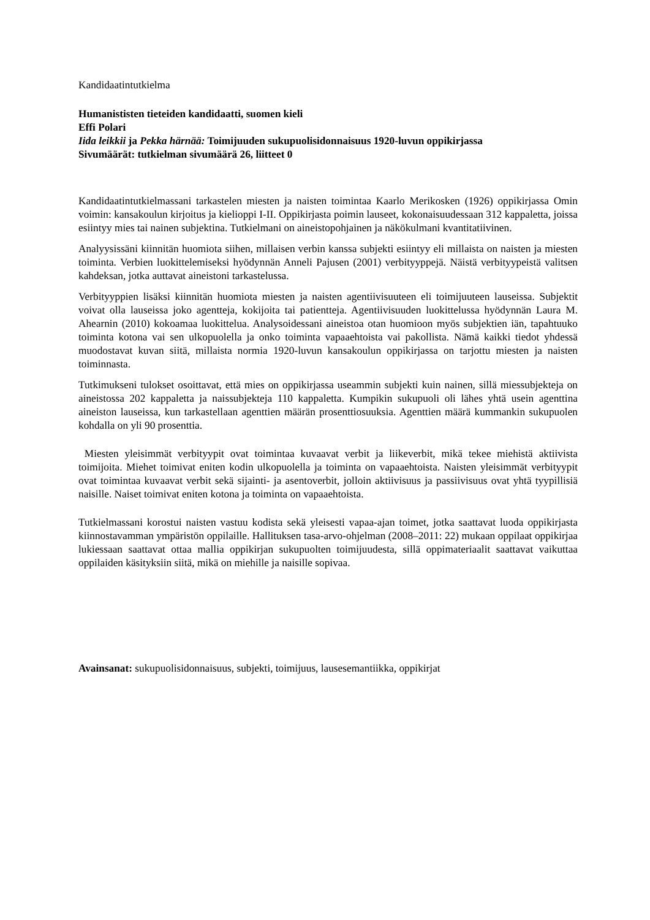Kandidaatintutkielma
Humanististen tieteiden kandidaatti, suomen kieli
Effi Polari
Iida leikkii ja Pekka härnää: Toimijuuden sukupuolisidonnaisuus 1920-luvun oppikirjassa
Sivumäärät: tutkielman sivumäärä 26, liitteet 0
Kandidaatintutkielmassani tarkastelen miesten ja naisten toimintaa Kaarlo Merikosken (1926) oppikirjassa Omin voimin: kansakoulun kirjoitus ja kielioppi I-II. Oppikirjasta poimin lauseet, kokonaisuudessaan 312 kappaletta, joissa esiintyy mies tai nainen subjektina. Tutkielmani on aineistopohjainen ja näkökulmani kvantitatiivinen.
Analyysissäni kiinnitän huomiota siihen, millaisen verbin kanssa subjekti esiintyy eli millaista on naisten ja miesten toiminta. Verbien luokittelemiseksi hyödynnän Anneli Pajusen (2001) verbityyppejä. Näistä verbityypeistä valitsen kahdeksan, jotka auttavat aineistoni tarkastelussa.
Verbityyppien lisäksi kiinnitän huomiota miesten ja naisten agentiivisuuteen eli toimijuuteen lauseissa. Subjektit voivat olla lauseissa joko agentteja, kokijoita tai patientteja. Agentiivisuuden luokittelussa hyödynnän Laura M. Ahearnin (2010) kokoamaa luokittelua. Analysoidessani aineistoa otan huomioon myös subjektien iän, tapahtuuko toiminta kotona vai sen ulkopuolella ja onko toiminta vapaaehtoista vai pakollista. Nämä kaikki tiedot yhdessä muodostavat kuvan siitä, millaista normia 1920-luvun kansakoulun oppikirjassa on tarjottu miesten ja naisten toiminnasta.
Tutkimukseni tulokset osoittavat, että mies on oppikirjassa useammin subjekti kuin nainen, sillä miessubjekteja on aineistossa 202 kappaletta ja naissubjekteja 110 kappaletta. Kumpikin sukupuoli oli lähes yhtä usein agenttina aineiston lauseissa, kun tarkastellaan agenttien määrän prosenttiosuuksia. Agenttien määrä kummankin sukupuolen kohdalla on yli 90 prosenttia.
Miesten yleisimmät verbityypit ovat toimintaa kuvaavat verbit ja liikeverbit, mikä tekee miehistä aktiivista toimijoita. Miehet toimivat eniten kodin ulkopuolella ja toiminta on vapaaehtoista. Naisten yleisimmät verbityypit ovat toimintaa kuvaavat verbit sekä sijainti- ja asentoverbit, jolloin aktiivisuus ja passiivisuus ovat yhtä tyypillisiä naisille. Naiset toimivat eniten kotona ja toiminta on vapaaehtoista.
Tutkielmassani korostui naisten vastuu kodista sekä yleisesti vapaa-ajan toimet, jotka saattavat luoda oppikirjasta kiinnostavamman ympäristön oppilaille. Hallituksen tasa-arvo-ohjelman (2008–2011: 22) mukaan oppilaat oppikirjaa lukiessaan saattavat ottaa mallia oppikirjan sukupuolten toimijuudesta, sillä oppimateriaalit saattavat vaikuttaa oppilaiden käsityksiin siitä, mikä on miehille ja naisille sopivaa.
Avainsanat: sukupuolisidonnaisuus, subjekti, toimijuus, lausesemantiikka, oppikirjat